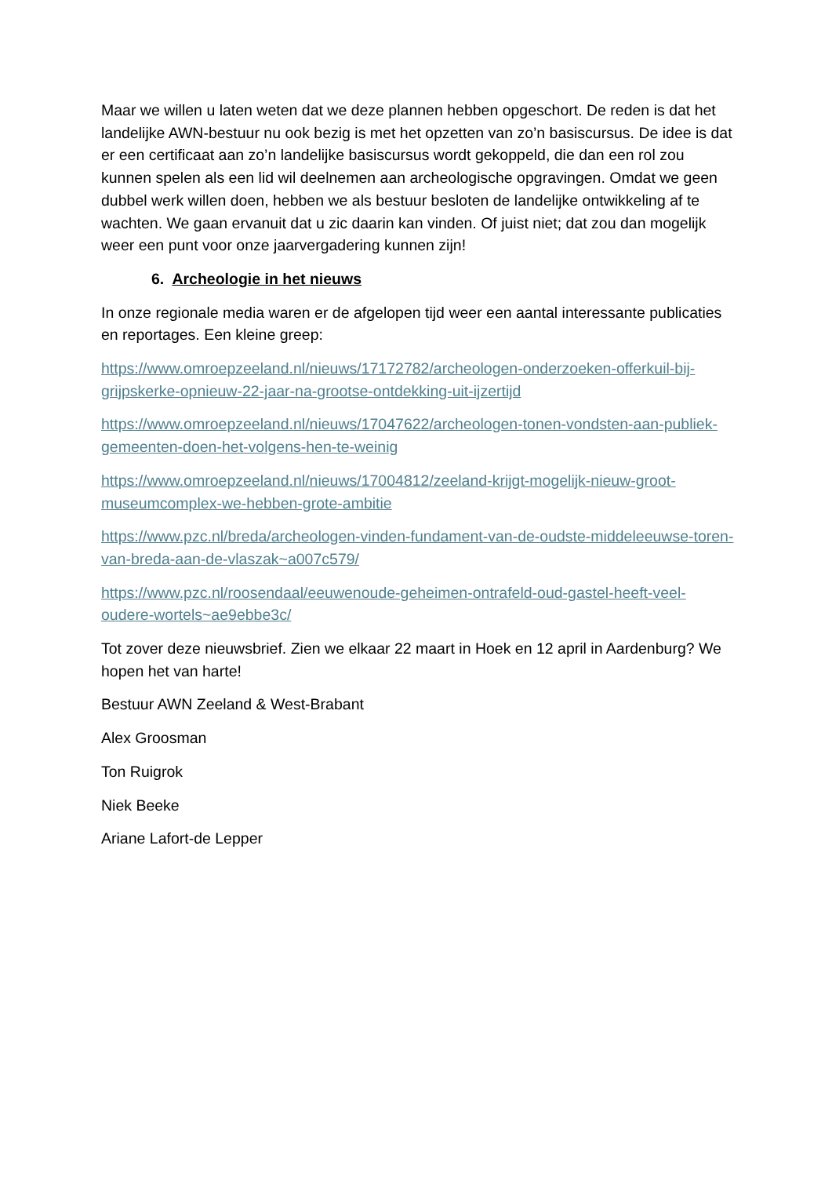Maar we willen u laten weten dat we deze plannen hebben opgeschort. De reden is dat het landelijke AWN-bestuur nu ook bezig is met het opzetten van zo’n basiscursus. De idee is dat er een certificaat aan zo’n landelijke basiscursus wordt gekoppeld, die dan een rol zou kunnen spelen als een lid wil deelnemen aan archeologische opgravingen. Omdat we geen dubbel werk willen doen, hebben we als bestuur besloten de landelijke ontwikkeling af te wachten. We gaan ervanuit dat u zic daarin kan vinden. Of juist niet; dat zou dan mogelijk weer een punt voor onze jaarvergadering kunnen zijn!
6. Archeologie in het nieuws
In onze regionale media waren er de afgelopen tijd weer een aantal interessante publicaties en reportages. Een kleine greep:
https://www.omroepzeeland.nl/nieuws/17172782/archeologen-onderzoeken-offerkuil-bij-grijpskerke-opnieuw-22-jaar-na-grootse-ontdekking-uit-ijzertijd
https://www.omroepzeeland.nl/nieuws/17047622/archeologen-tonen-vondsten-aan-publiek-gemeenten-doen-het-volgens-hen-te-weinig
https://www.omroepzeeland.nl/nieuws/17004812/zeeland-krijgt-mogelijk-nieuw-groot-museumcomplex-we-hebben-grote-ambitie
https://www.pzc.nl/breda/archeologen-vinden-fundament-van-de-oudste-middeleeuwse-toren-van-breda-aan-de-vlaszak~a007c579/
https://www.pzc.nl/roosendaal/eeuwenoude-geheimen-ontrafeld-oud-gastel-heeft-veel-oudere-wortels~ae9ebbe3c/
Tot zover deze nieuwsbrief. Zien we elkaar 22 maart in Hoek en 12 april in Aardenburg? We hopen het van harte!
Bestuur AWN Zeeland & West-Brabant
Alex Groosman
Ton Ruigrok
Niek Beeke
Ariane Lafort-de Lepper